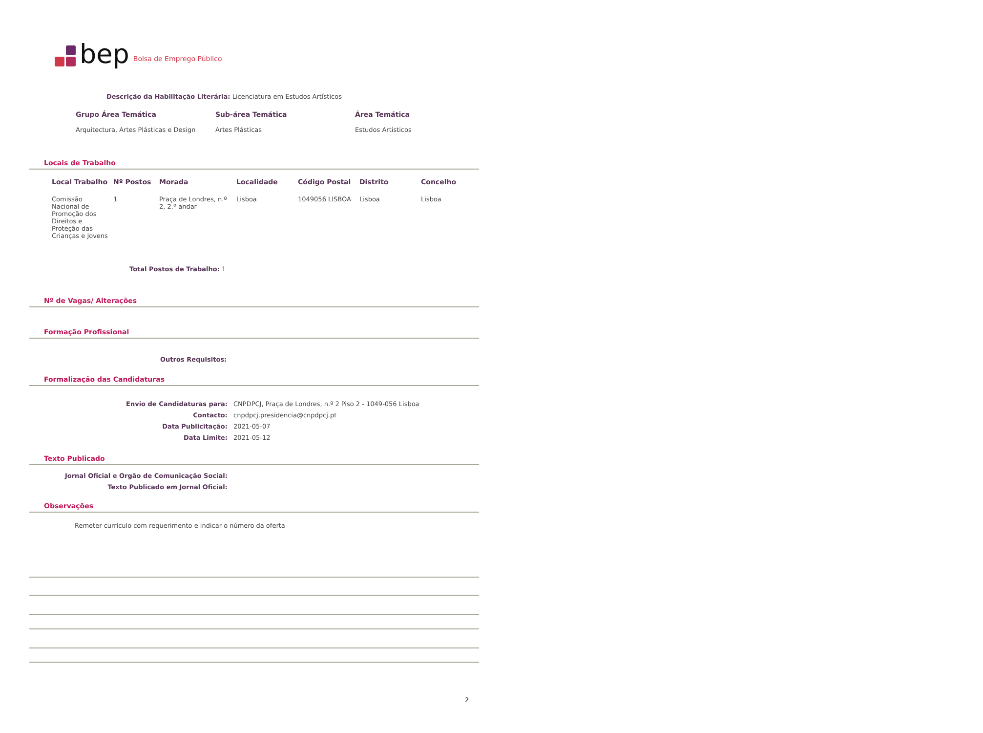bep Bolsa de Emprego Público
Descrição da Habilitação Literária: Licenciatura em Estudos Artísticos
| Grupo Área Temática | Sub-área Temática | Área Temática |
| --- | --- | --- |
| Arquitectura, Artes Plásticas e Design | Artes Plásticas | Estudos Artísticos |
Locais de Trabalho
| Local Trabalho | Nº Postos | Morada | Localidade | Código Postal | Distrito | Concelho |
| --- | --- | --- | --- | --- | --- | --- |
| Comissão Nacional de Promoção dos Direitos e Proteção das Crianças e Jovens | 1 | Praça de Londres, n.º 2, 2.º andar | Lisboa | 1049056 LISBOA | Lisboa | Lisboa |
Total Postos de Trabalho: 1
Nº de Vagas/ Alterações
Formação Profissional
Outros Requisitos:
Formalização das Candidaturas
| Envio de Candidaturas para: | CNPDPCJ, Praça de Londres, n.º 2 Piso 2 - 1049-056 Lisboa |
| Contacto: | cnpdpcj.presidencia@cnpdpcj.pt |
| Data Publicitação: | 2021-05-07 |
| Data Limite: | 2021-05-12 |
Texto Publicado
| Jornal Oficial e Orgão de Comunicação Social: | |
| Texto Publicado em Jornal Oficial: | |
Observações
Remeter currículo com requerimento e indicar o número da oferta
2